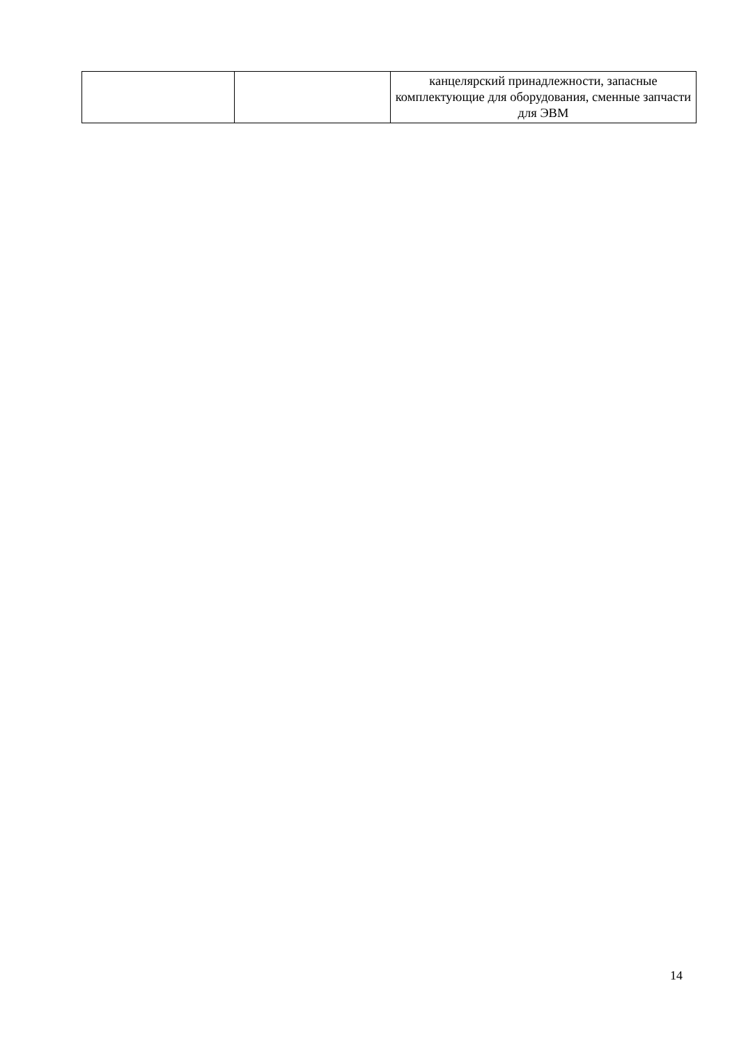| | | канцелярский принадлежности, запасные комплектующие для оборудования, сменные запчасти для ЭВМ |
14